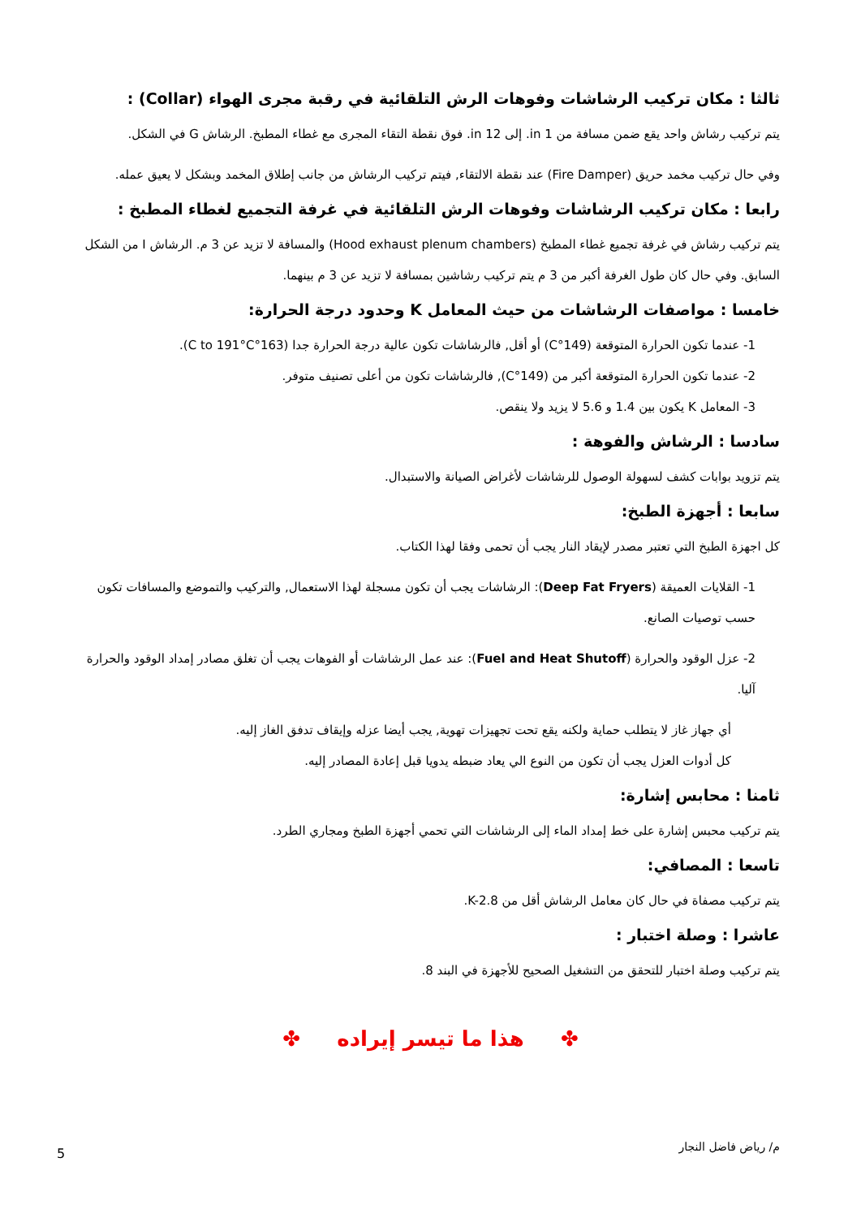ثالثا : مكان تركيب الرشاشات وفوهات الرش التلقائية في رقبة مجرى الهواء (Collar) :
يتم تركيب رشاش واحد يقع ضمن مسافة من 1 in. إلى 12 in. فوق نقطة التقاء المجرى مع غطاء المطبخ. الرشاش G في الشكل.
وفي حال تركيب مخمد حريق (Fire Damper) عند نقطة الالتقاء, فيتم تركيب الرشاش من جانب إطلاق المخمد وبشكل لا يعيق عمله.
رابعا : مكان تركيب الرشاشات وفوهات الرش التلقائية في غرفة التجميع لغطاء المطبخ :
يتم تركيب رشاش في غرفة تجميع غطاء المطبخ (Hood exhaust plenum chambers) والمسافة لا تزيد عن 3 م. الرشاش I من الشكل السابق. وفي حال كان طول الغرفة أكبر من 3 م يتم تركيب رشاشين بمسافة لا تزيد عن 3 م بينهما.
خامسا : مواصفات الرشاشات من حيث المعامل K وحدود درجة الحرارة:
1- عندما تكون الحرارة المتوقعة (149°C) أو أقل, فالرشاشات تكون عالية درجة الحرارة جدا (163°C to 191°C).
2- عندما تكون الحرارة المتوقعة أكبر من (149°C), فالرشاشات تكون من أعلى تصنيف متوفر.
3- المعامل K يكون بين 1.4 و 5.6 لا يزيد ولا ينقص.
سادسا : الرشاش والفوهة :
يتم تزويد بوابات كشف لسهولة الوصول للرشاشات لأغراض الصيانة والاستبدال.
سابعا : أجهزة الطبخ:
كل اجهزة الطبخ التي تعتبر مصدر لإيقاد النار يجب أن تحمى وفقا لهذا الكتاب.
1- القلايات العميقة (Deep Fat Fryers): الرشاشات يجب أن تكون مسجلة لهذا الاستعمال, والتركيب والتموضع والمسافات تكون حسب توصيات الصانع.
2- عزل الوقود والحرارة (Fuel and Heat Shutoff): عند عمل الرشاشات أو الفوهات يجب أن تغلق مصادر إمداد الوقود والحرارة آليا.
أي جهاز غاز لا يتطلب حماية ولكنه يقع تحت تجهيزات تهوية, يجب أيضا عزله وإيقاف تدفق الغاز إليه.
كل أدوات العزل يجب أن تكون من النوع الي يعاد ضبطه يدويا قبل إعادة المصادر إليه.
ثامنا : محابس إشارة:
يتم تركيب محبس إشارة على خط إمداد الماء إلى الرشاشات التي تحمي أجهزة الطبخ ومجاري الطرد.
تاسعا : المصافي:
يتم تركيب مصفاة في حال كان معامل الرشاش أقل من K-2.8.
عاشرا : وصلة اختبار :
يتم تركيب وصلة اختبار للتحقق من التشغيل الصحيح للأجهزة في البند 8.
✤ هذا ما تيسر إيراده ✤
م/ رياض فاضل النجار 5